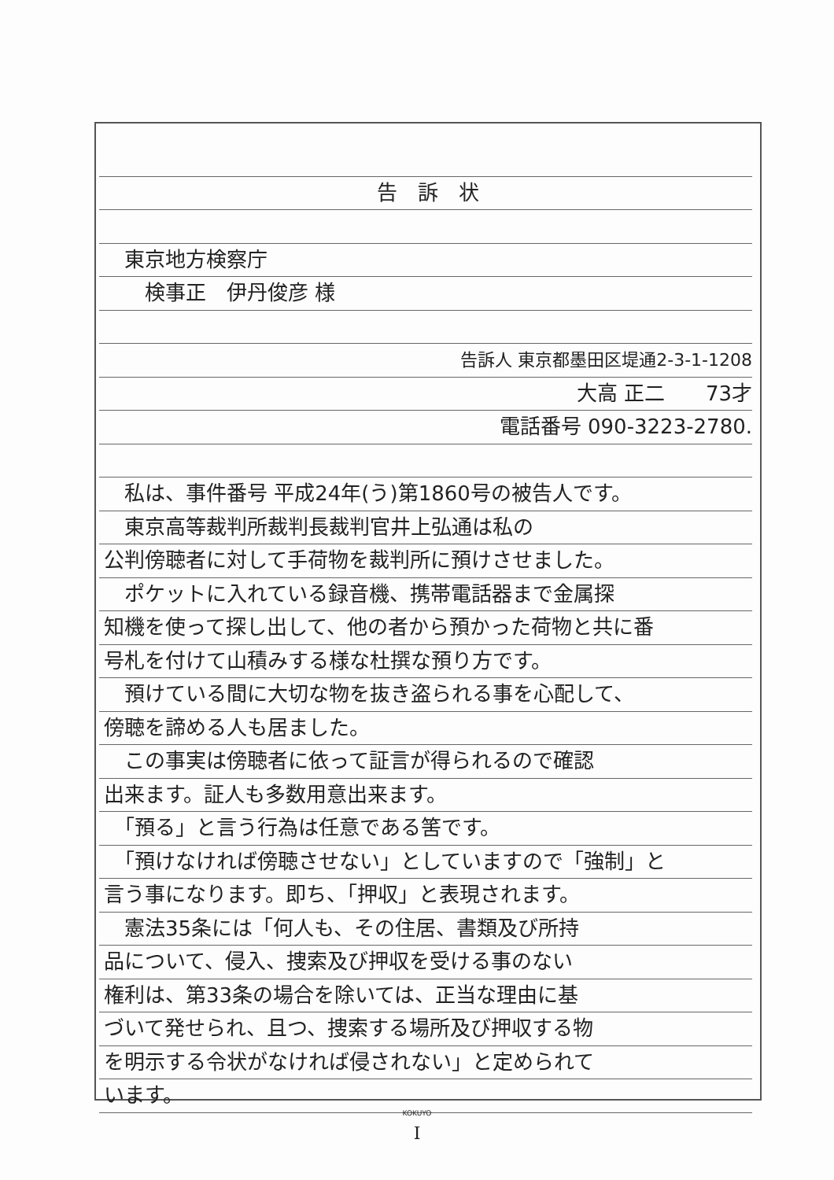告　訴　状
　東京地方検察庁
　　検事正　伊丹俊彦 様
告訴人 東京都墨田区堤通2-3-1-1208
大高 正二　　73才
電話番号 090-3223-2780.
　私は、事件番号 平成24年(う)第1860号の被告人です。
　東京高等裁判所裁判長裁判官井上弘通は私の
公判傍聴者に対して手荷物を裁判所に預けさせました。
　ポケットに入れている録音機、携帯電話器まで金属探
知機を使って探し出して、他の者から預かった荷物と共に番
号札を付けて山積みする様な杜撰な預り方です。
　預けている間に大切な物を抜き盗られる事を心配して、
傍聴を諦める人も居ました。
　この事実は傍聴者に依って証言が得られるので確認
出来ます。証人も多数用意出来ます。
　「預る」と言う行為は任意である筈です。
　「預けなければ傍聴させない」としていますので「強制」と
言う事になります。即ち、「押収」と表現されます。
　憲法35条には「何人も、その住居、書類及び所持
品について、侵入、捜索及び押収を受ける事のない
権利は、第33条の場合を除いては、正当な理由に基
づいて発せられ、且つ、捜索する場所及び押収する物
を明示する令状がなければ侵されない」と定められて
います。
KOKUYO
I